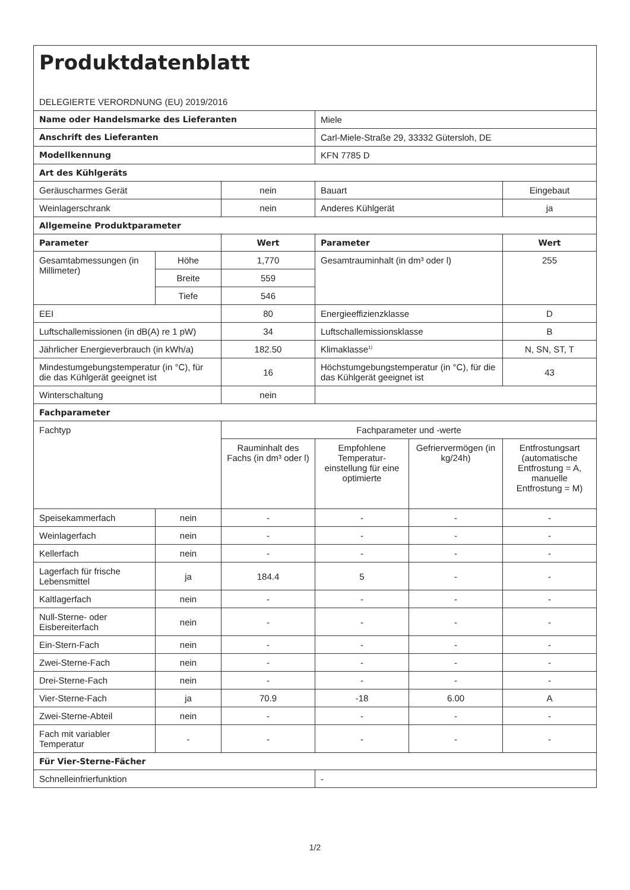| Produktdatenblatt DELEGIERTE VERORDNUNG (EU) 2019/2016 | | | | | |
| Name oder Handelsmarke des Lieferanten | | | Miele | | |
| Anschrift des Lieferanten | | | Carl-Miele-Straße 29, 33332 Gütersloh, DE | | |
| Modellkennung | | | KFN 7785 D | | |
| Art des Kühlgeräts | | | | | |
| Geräuscharmes Gerät | | nein | Bauart | | Eingebaut |
| Weinlagerschrank | | nein | Anderes Kühlgerät | | ja |
| Allgemeine Produktparameter | | | | | |
| Parameter | | Wert | Parameter | | Wert |
| Gesamtabmessungen (in Millimeter) | Höhe | 1,770 | Gesamtrauminhalt (in dm³ oder l) | | 255 |
| | Breite | 559 | | | |
| | Tiefe | 546 | | | |
| EEI | | 80 | Energieeffizienzklasse | | D |
| Luftschallemissionen (in dB(A) re 1 pW) | | 34 | Luftschallemissionsklasse | | B |
| Jährlicher Energieverbrauch (in kWh/a) | | 182.50 | Klimaklasse<sup>1)</sup> | | N, SN, ST, T |
| Mindestumgebungstemperatur (in °C), für die das Kühlgerät geeignet ist | | 16 | Höchstumgebungstemperatur (in °C), für die das Kühlgerät geeignet ist | | 43 |
| Winterschaltung | | nein | | | |
| Fachparameter | | | | | |
| Fachtyp | | Fachparameter und -werte | | | |
| | | Rauminhalt des Fachs (in dm³ oder l) | Empfohlene Temperatur-einstellung für eine optimierte | Gefriervermögen (in kg/24h) | Entfrostungsart (automatische Entfrostung = A, manuelle Entfrostung = M) |
| Speisekammerfach | nein | - | - | - | - |
| Weinlagerfach | nein | - | - | - | - |
| Kellerfach | nein | - | - | - | - |
| Lagerfach für frische Lebensmittel | ja | 184.4 | 5 | - | - |
| Kaltlagerfach | nein | - | - | - | - |
| Null-Sterne- oder Eisbereiterfach | nein | - | - | - | - |
| Ein-Stern-Fach | nein | - | - | - | - |
| Zwei-Sterne-Fach | nein | - | - | - | - |
| Drei-Sterne-Fach | nein | - | - | - | - |
| Vier-Sterne-Fach | ja | 70.9 | -18 | 6.00 | A |
| Zwei-Sterne-Abteil | nein | - | - | - | - |
| Fach mit variabler Temperatur | - | - | - | - | - |
| Für Vier-Sterne-Fächer | | | | | |
| Schnelleinfrierfunktion | | | - | | |
1/2